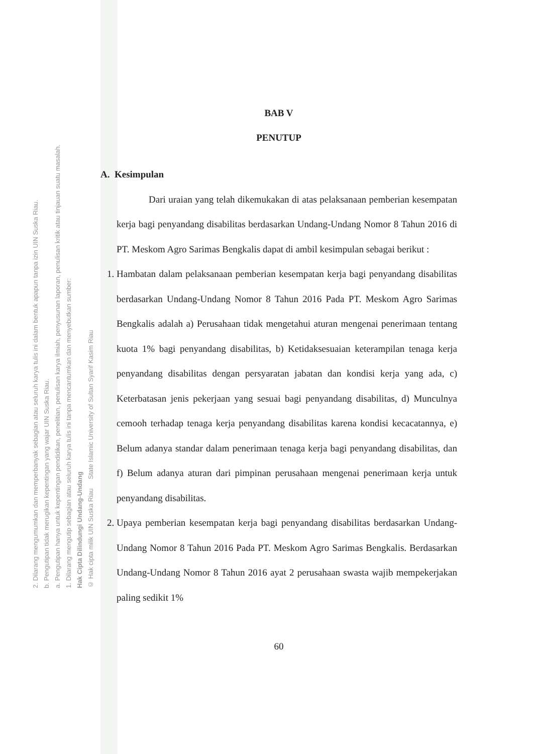2. Dilarang mengumumkan dan memperbanyak sebagian atau seluruh karya tulis ini dalam bentuk apapun tanpa izin UIN Suska Riau.
b. Pengutipan tidak merugikan kepentingan yang wajar UIN Suska Riau.
a. Pengutipan hanya untuk kepentingan pendidikan, penelitian, penulisan karya ilmiah, penyusunan laporan, penulisan kritik atau tinjauan suatu masalah.
1. Dilarang mengutip sebagian atau seluruh karya tulis ini tanpa mencantumkan dan menyebutkan sumber:
Hak Cipta Dilindungi Undang-Undang
© Hak cipta milik UIN Suska Riau State Islamic University of Sultan Syarif Kasim Riau
BAB V
PENUTUP
A. Kesimpulan
Dari uraian yang telah dikemukakan di atas pelaksanaan pemberian kesempatan kerja bagi penyandang disabilitas berdasarkan Undang-Undang Nomor 8 Tahun 2016 di PT. Meskom Agro Sarimas Bengkalis dapat di ambil kesimpulan sebagai berikut :
1. Hambatan dalam pelaksanaan pemberian kesempatan kerja bagi penyandang disabilitas berdasarkan Undang-Undang Nomor 8 Tahun 2016 Pada PT. Meskom Agro Sarimas Bengkalis adalah a) Perusahaan tidak mengetahui aturan mengenai penerimaan tentang kuota 1% bagi penyandang disabilitas, b) Ketidaksesuaian keterampilan tenaga kerja penyandang disabilitas dengan persyaratan jabatan dan kondisi kerja yang ada, c) Keterbatasan jenis pekerjaan yang sesuai bagi penyandang disabilitas, d) Munculnya cemooh terhadap tenaga kerja penyandang disabilitas karena kondisi kecacatannya, e) Belum adanya standar dalam penerimaan tenaga kerja bagi penyandang disabilitas, dan f) Belum adanya aturan dari pimpinan perusahaan mengenai penerimaan kerja untuk penyandang disabilitas.
2. Upaya pemberian kesempatan kerja bagi penyandang disabilitas berdasarkan Undang-Undang Nomor 8 Tahun 2016 Pada PT. Meskom Agro Sarimas Bengkalis. Berdasarkan Undang-Undang Nomor 8 Tahun 2016 ayat 2 perusahaan swasta wajib mempekerjakan paling sedikit 1%
60